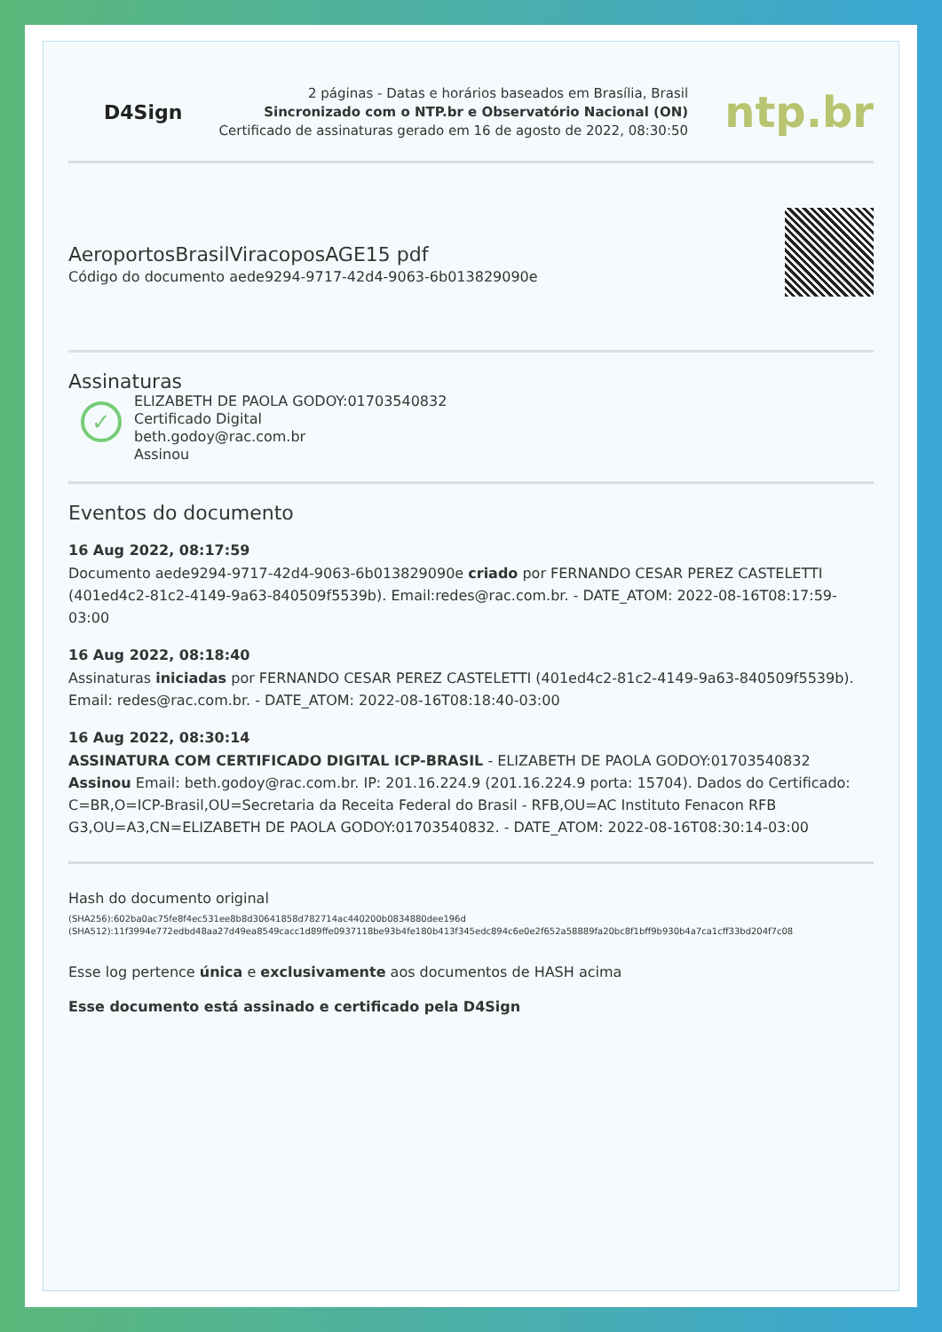D4Sign
2 páginas - Datas e horários baseados em Brasília, Brasil
Sincronizado com o NTP.br e Observatório Nacional (ON)
Certificado de assinaturas gerado em 16 de agosto de 2022, 08:30:50
ntp.br
AeroportosBrasilViracoposAGE15 pdf
Código do documento aede9294-9717-42d4-9063-6b013829090e
Assinaturas
✓
ELIZABETH DE PAOLA GODOY:01703540832
Certificado Digital
beth.godoy@rac.com.br
Assinou
Eventos do documento
16 Aug 2022, 08:17:59
Documento aede9294-9717-42d4-9063-6b013829090e criado por FERNANDO CESAR PEREZ CASTELETTI (401ed4c2-81c2-4149-9a63-840509f5539b). Email:redes@rac.com.br. - DATE_ATOM: 2022-08-16T08:17:59-03:00
16 Aug 2022, 08:18:40
Assinaturas iniciadas por FERNANDO CESAR PEREZ CASTELETTI (401ed4c2-81c2-4149-9a63-840509f5539b). Email: redes@rac.com.br. - DATE_ATOM: 2022-08-16T08:18:40-03:00
16 Aug 2022, 08:30:14
ASSINATURA COM CERTIFICADO DIGITAL ICP-BRASIL - ELIZABETH DE PAOLA GODOY:01703540832 Assinou Email: beth.godoy@rac.com.br. IP: 201.16.224.9 (201.16.224.9 porta: 15704). Dados do Certificado: C=BR,O=ICP-Brasil,OU=Secretaria da Receita Federal do Brasil - RFB,OU=AC Instituto Fenacon RFB G3,OU=A3,CN=ELIZABETH DE PAOLA GODOY:01703540832. - DATE_ATOM: 2022-08-16T08:30:14-03:00
Hash do documento original
(SHA256):602ba0ac75fe8f4ec531ee8b8d30641858d782714ac440200b0834880dee196d
(SHA512):11f3994e772edbd48aa27d49ea8549cacc1d89ffe0937118be93b4fe180b413f345edc894c6e0e2f652a58889fa20bc8f1bff9b930b4a7ca1cff33bd204f7c08
Esse log pertence única e exclusivamente aos documentos de HASH acima
Esse documento está assinado e certificado pela D4Sign